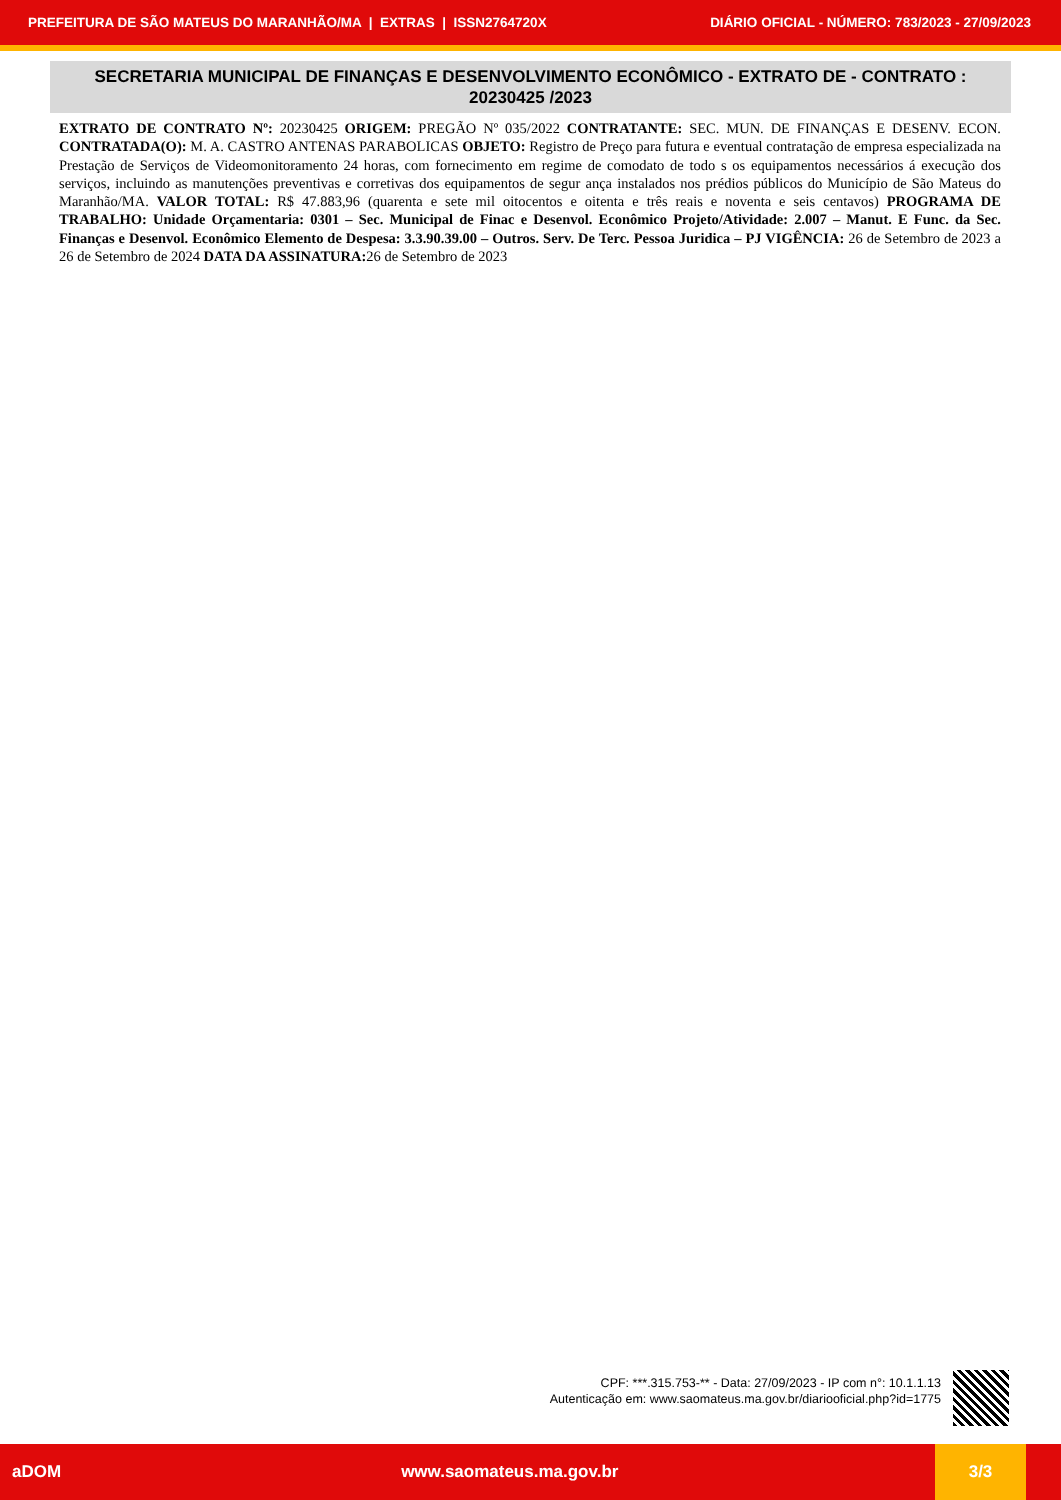PREFEITURA DE SÃO MATEUS DO MARANHÃO/MA | EXTRAS | ISSN2764720X DIÁRIO OFICIAL - NÚMERO: 783/2023 - 27/09/2023
SECRETARIA MUNICIPAL DE FINANÇAS E DESENVOLVIMENTO ECONÔMICO - EXTRATO DE - CONTRATO : 20230425 /2023
EXTRATO DE CONTRATO Nº: 20230425 ORIGEM: PREGÃO Nº 035/2022 CONTRATANTE: SEC. MUN. DE FINANÇAS E DESENV. ECON. CONTRATADA(O): M. A. CASTRO ANTENAS PARABOLICAS OBJETO: Registro de Preço para futura e eventual contratação de empresa especializada na Prestação de Serviços de Videomonitoramento 24 horas, com fornecimento em regime de comodato de todo s os equipamentos necessários á execução dos serviços, incluindo as manutenções preventivas e corretivas dos equipamentos de segur ança instalados nos prédios públicos do Município de São Mateus do Maranhão/MA. VALOR TOTAL: R$ 47.883,96 (quarenta e sete mil oitocentos e oitenta e três reais e noventa e seis centavos) PROGRAMA DE TRABALHO: Unidade Orçamentaria: 0301 – Sec. Municipal de Finac e Desenvol. Econômico Projeto/Atividade: 2.007 – Manut. E Func. da Sec. Finanças e Desenvol. Econômico Elemento de Despesa: 3.3.90.39.00 – Outros. Serv. De Terc. Pessoa Juridica – PJ VIGÊNCIA: 26 de Setembro de 2023 a 26 de Setembro de 2024 DATA DA ASSINATURA: 26 de Setembro de 2023
CPF: ***.315.753-** - Data: 27/09/2023 - IP com n°: 10.1.1.13
Autenticação em: www.saomateus.ma.gov.br/diariooficial.php?id=1775
aDOM www.saomateus.ma.gov.br
3/3